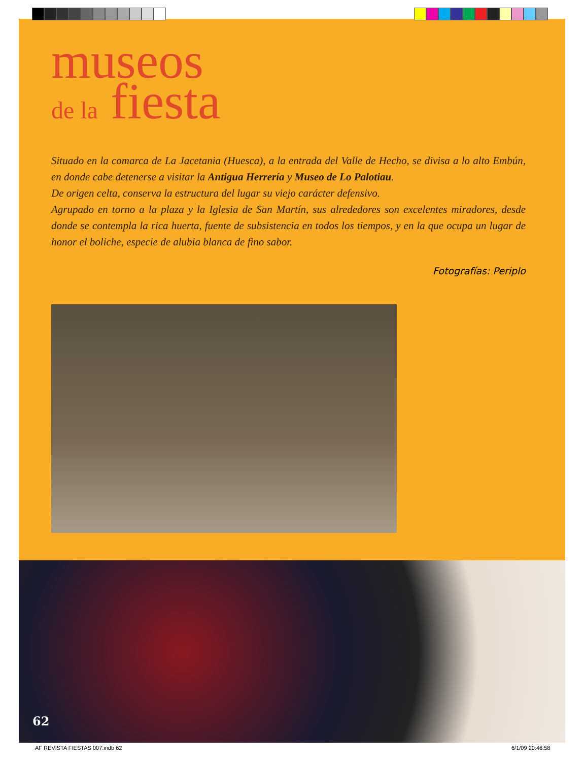museos
de la fiesta
Situado en la comarca de La Jacetania (Huesca), a la entrada del Valle de Hecho, se divisa a lo alto Embún, en donde cabe detenerse a visitar la Antigua Herrería y Museo de Lo Palotiau.
De origen celta, conserva la estructura del lugar su viejo carácter defensivo.
Agrupado en torno a la plaza y la Iglesia de San Martín, sus alrededores son excelentes miradores, desde donde se contempla la rica huerta, fuente de subsistencia en todos los tiempos, y en la que ocupa un lugar de honor el boliche, especie de alubia blanca de fino sabor.
Fotografías: Periplo
62
AF REVISTA FIESTAS 007.indb 62 6/1/09 20:46:58